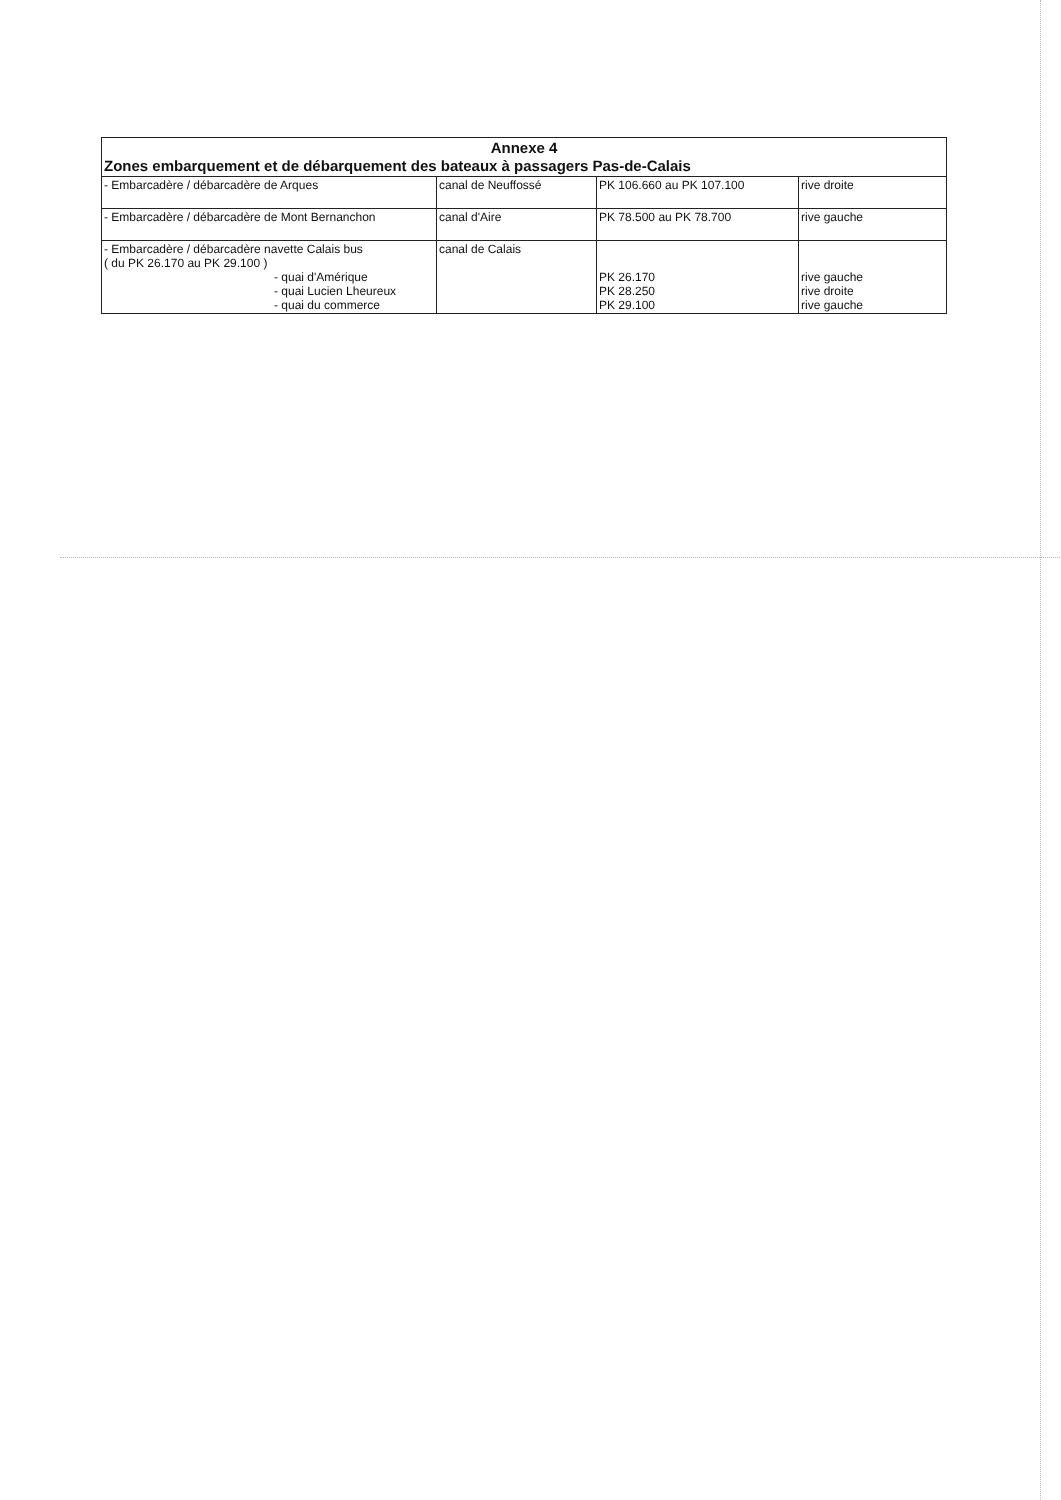| Annexe 4 Zones embarquement et de débarquement des bateaux à passagers Pas-de-Calais | | | |
| --- | --- | --- | --- |
| - Embarcadère / débarcadère de Arques | canal de Neuffossé | PK 106.660 au PK 107.100 | rive droite |
| - Embarcadère / débarcadère de Mont Bernanchon | canal d'Aire | PK 78.500 au PK 78.700 | rive gauche |
| - Embarcadère / débarcadère navette Calais bus ( du PK 26.170 au PK 29.100 ) - quai d'Amérique - quai Lucien Lheureux - quai du commerce | canal de Calais | PK 26.170 PK 28.250 PK 29.100 | rive gauche rive droite rive gauche |